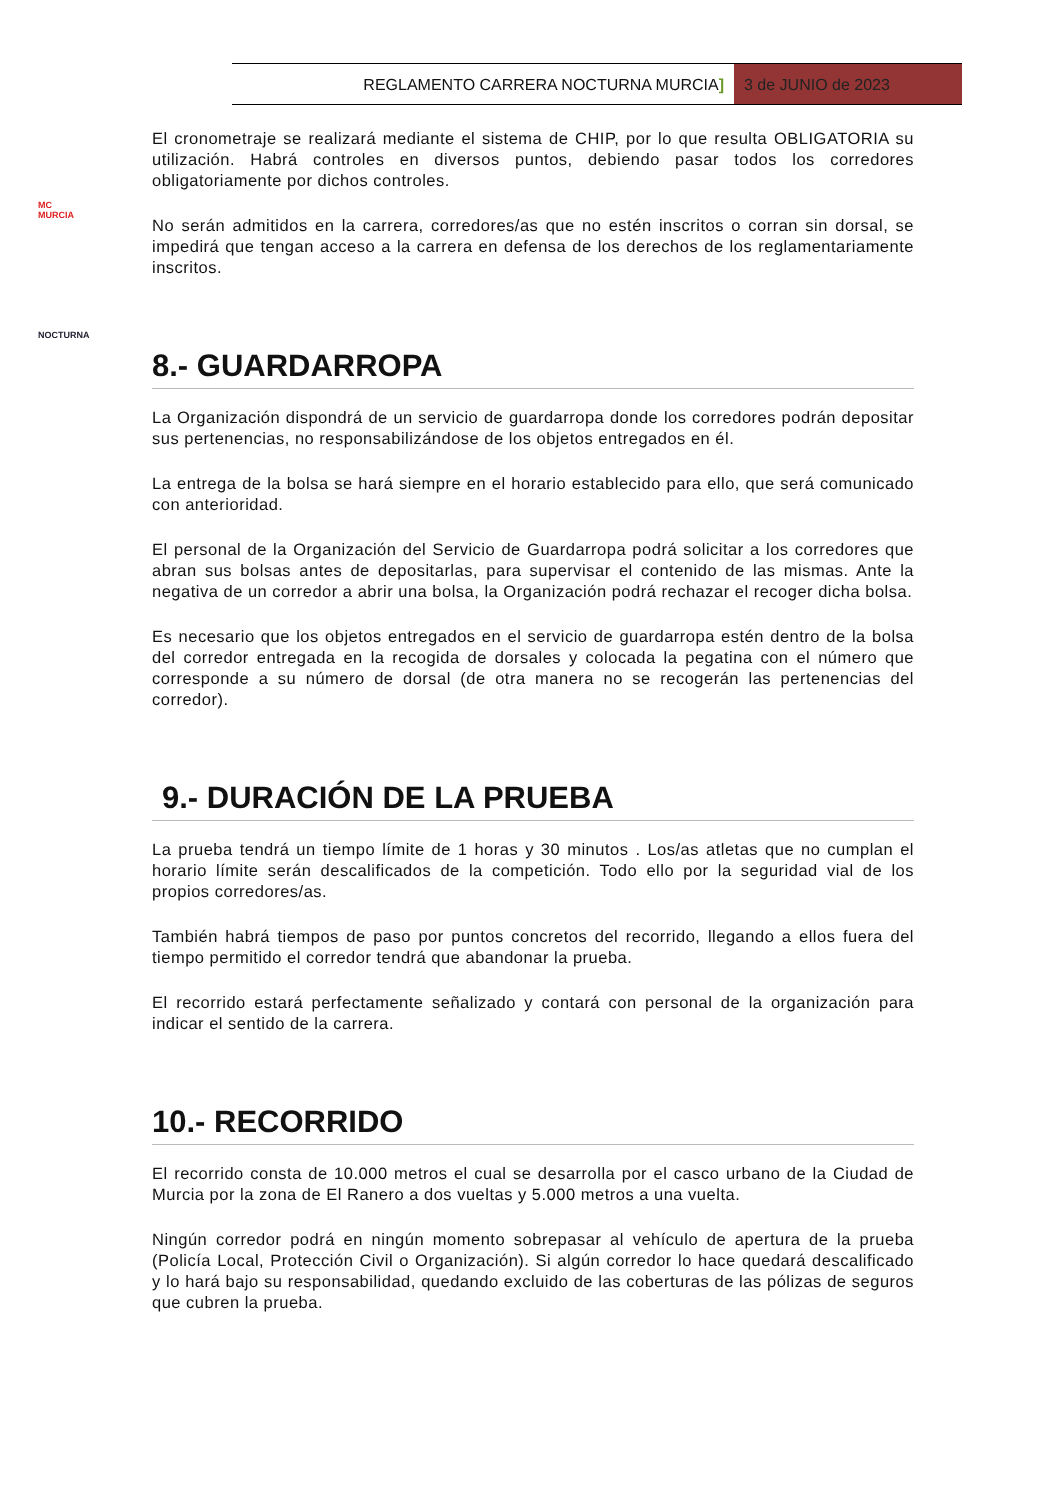REGLAMENTO CARRERA NOCTURNA MURCIA]
3 de JUNIO de 2023
MC
MURCIA
NOCTURNA
El cronometraje se realizará mediante el sistema de CHIP, por lo que resulta OBLIGATORIA su utilización. Habrá controles en diversos puntos, debiendo pasar todos los corredores obligatoriamente por dichos controles.
No serán admitidos en la carrera, corredores/as que no estén inscritos o corran sin dorsal, se impedirá que tengan acceso a la carrera en defensa de los derechos de los reglamentariamente inscritos.
8.- GUARDARROPA
La Organización dispondrá de un servicio de guardarropa donde los corredores podrán depositar sus pertenencias, no responsabilizándose de los objetos entregados en él.
La entrega de la bolsa se hará siempre en el horario establecido para ello, que será comunicado con anterioridad.
El personal de la Organización del Servicio de Guardarropa podrá solicitar a los corredores que abran sus bolsas antes de depositarlas, para supervisar el contenido de las mismas. Ante la negativa de un corredor a abrir una bolsa, la Organización podrá rechazar el recoger dicha bolsa.
Es necesario que los objetos entregados en el servicio de guardarropa estén dentro de la bolsa del corredor entregada en la recogida de dorsales y colocada la pegatina con el número que corresponde a su número de dorsal (de otra manera no se recogerán las pertenencias del corredor).
9.- DURACIÓN DE LA PRUEBA
La prueba tendrá un tiempo límite de 1 horas y 30 minutos . Los/as atletas que no cumplan el horario límite serán descalificados de la competición. Todo ello por la seguridad vial de los propios corredores/as.
También habrá tiempos de paso por puntos concretos del recorrido, llegando a ellos fuera del tiempo permitido el corredor tendrá que abandonar la prueba.
El recorrido estará perfectamente señalizado y contará con personal de la organización para indicar el sentido de la carrera.
10.- RECORRIDO
El recorrido consta de 10.000 metros el cual se desarrolla por el casco urbano de la Ciudad de Murcia por la zona de El Ranero a dos vueltas y 5.000 metros a una vuelta.
Ningún corredor podrá en ningún momento sobrepasar al vehículo de apertura de la prueba (Policía Local, Protección Civil o Organización). Si algún corredor lo hace quedará descalificado y lo hará bajo su responsabilidad, quedando excluido de las coberturas de las pólizas de seguros que cubren la prueba.